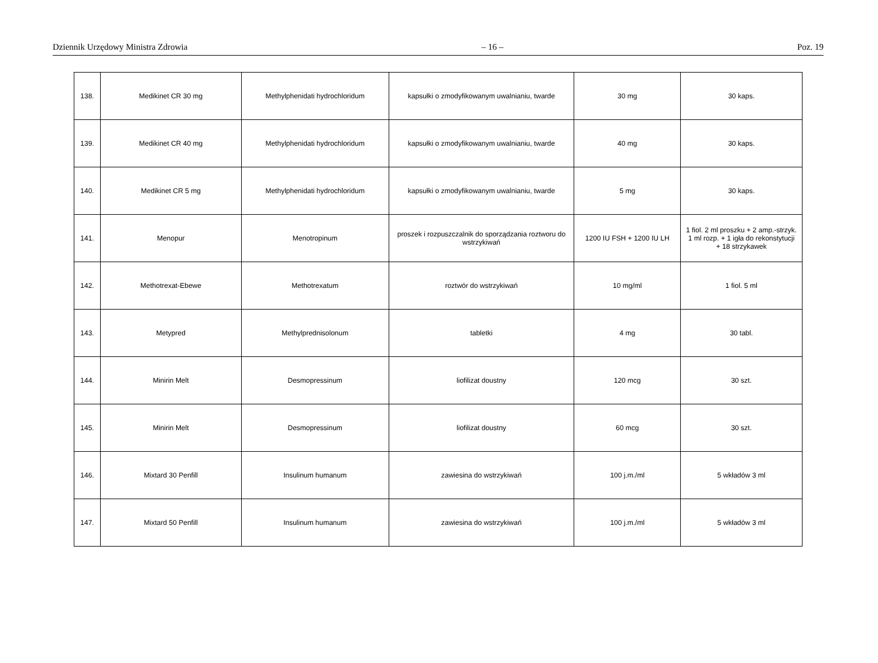Dziennik Urzędowy Ministra Zdrowia – 16 – Poz. 19
| 138. | Medikinet CR 30 mg | Methylphenidati hydrochloridum | kapsułki o zmodyfikowanym uwalnianiu, twarde | 30 mg | 30 kaps. |
| 139. | Medikinet CR 40 mg | Methylphenidati hydrochloridum | kapsułki o zmodyfikowanym uwalnianiu, twarde | 40 mg | 30 kaps. |
| 140. | Medikinet CR 5 mg | Methylphenidati hydrochloridum | kapsułki o zmodyfikowanym uwalnianiu, twarde | 5 mg | 30 kaps. |
| 141. | Menopur | Menotropinum | proszek i rozpuszczalnik do sporządzania roztworu do wstrzykiwań | 1200 IU FSH + 1200 IU LH | 1 fiol. 2 ml proszku + 2 amp.-strzyk. 1 ml rozp. + 1 igła do rekonstytucji + 18 strzykawek |
| 142. | Methotrexat-Ebewe | Methotrexatum | roztwór do wstrzykiwań | 10 mg/ml | 1 fiol. 5 ml |
| 143. | Metypred | Methylprednisolonum | tabletki | 4 mg | 30 tabl. |
| 144. | Minirin Melt | Desmopressinum | liofilizat doustny | 120 mcg | 30 szt. |
| 145. | Minirin Melt | Desmopressinum | liofilizat doustny | 60 mcg | 30 szt. |
| 146. | Mixtard 30 Penfill | Insulinum humanum | zawiesina do wstrzykiwań | 100 j.m./ml | 5 wkładów 3 ml |
| 147. | Mixtard 50 Penfill | Insulinum humanum | zawiesina do wstrzykiwań | 100 j.m./ml | 5 wkładów 3 ml |